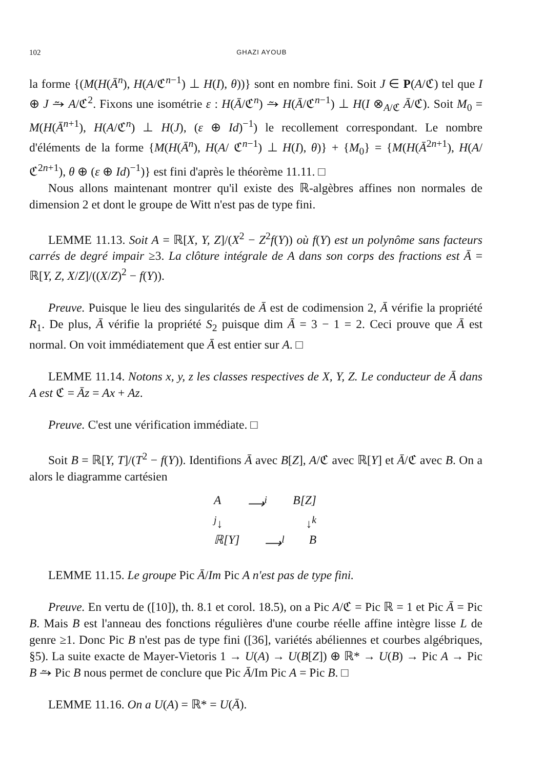102 GHAZI AYOUB
la forme {(M(H(Ā<sup>n</sup>), H(A/ℭ<sup>n−1</sup>) ⊥ H(I), θ))} sont en nombre fini. Soit J ∈ P(A/ℭ) tel que I ⊕ J ⥲ A/ℭ<sup>2</sup>. Fixons une isométrie ε : H(Ā/ℭ<sup>n</sup>) ⥲ H(Ā/ℭ<sup>n−1</sup>) ⊥ H(I ⊗<sub>A/ℭ</sub> Ā/ℭ). Soit M<sub>0</sub> = M(H(Ā<sup>n+1</sup>), H(A/ℭ<sup>n</sup>) ⊥ H(J), (ε ⊕ Id)<sup>−1</sup>) le recollement correspondant. Le nombre d'éléments de la forme {M(H(Ā<sup>n</sup>), H(A/ ℭ<sup>n−1</sup>) ⊥ H(I), θ)} + {M<sub>0</sub>} = {M(H(Ā<sup>2n+1</sup>), H(A/ℭ<sup>2n+1</sup>), θ ⊕ (ε ⊕ Id)<sup>−1</sup>)} est fini d'après le théorème 11.11. □
Nous allons maintenant montrer qu'il existe des ℝ-algèbres affines non normales de dimension 2 et dont le groupe de Witt n'est pas de type fini.
LEMME 11.13. Soit A = ℝ[X, Y, Z]/(X<sup>2</sup> − Z<sup>2</sup>f(Y)) où f(Y) est un polynôme sans facteurs carrés de degré impair ≥3. La clôture intégrale de A dans son corps des fractions est Ā = ℝ[Y, Z, X/Z]/((X/Z)<sup>2</sup> − f(Y)).
Preuve. Puisque le lieu des singularités de Ā est de codimension 2, Ā vérifie la propriété R<sub>1</sub>. De plus, Ā vérifie la propriété S<sub>2</sub> puisque dim Ā = 3 − 1 = 2. Ceci prouve que Ā est normal. On voit immédiatement que Ā est entier sur A. □
LEMME 11.14. Notons x, y, z les classes respectives de X, Y, Z. Le conducteur de Ā dans A est ℭ = Āz = Ax + Az.
Preuve. C'est une vérification immédiate. □
Soit B = ℝ[Y, T]/(T<sup>2</sup> − f(Y)). Identifions Ā avec B[Z], A/ℭ avec ℝ[Y] et Ā/ℭ avec B. On a alors le diagramme cartésien
A ⟶<sup>i</sup> B[Z]
<sup>j</sup>↓ ↓<sup>k</sup>
ℝ[Y] ⟶<sup>l</sup> B
LEMME 11.15. Le groupe Pic Ā/Im Pic A n'est pas de type fini.
Preuve. En vertu de ([10]), th. 8.1 et corol. 18.5), on a Pic A/ℭ = Pic ℝ = 1 et Pic Ā = Pic B. Mais B est l'anneau des fonctions régulières d'une courbe réelle affine intègre lisse L de genre ≥1. Donc Pic B n'est pas de type fini ([36], variétés abéliennes et courbes algébriques, §5). La suite exacte de Mayer-Vietoris 1 → U(A) → U(B[Z]) ⊕ ℝ* → U(B) → Pic A → Pic B ⥲ Pic B nous permet de conclure que Pic Ā/Im Pic A = Pic B. □
LEMME 11.16. On a U(A) = ℝ* = U(Ā).